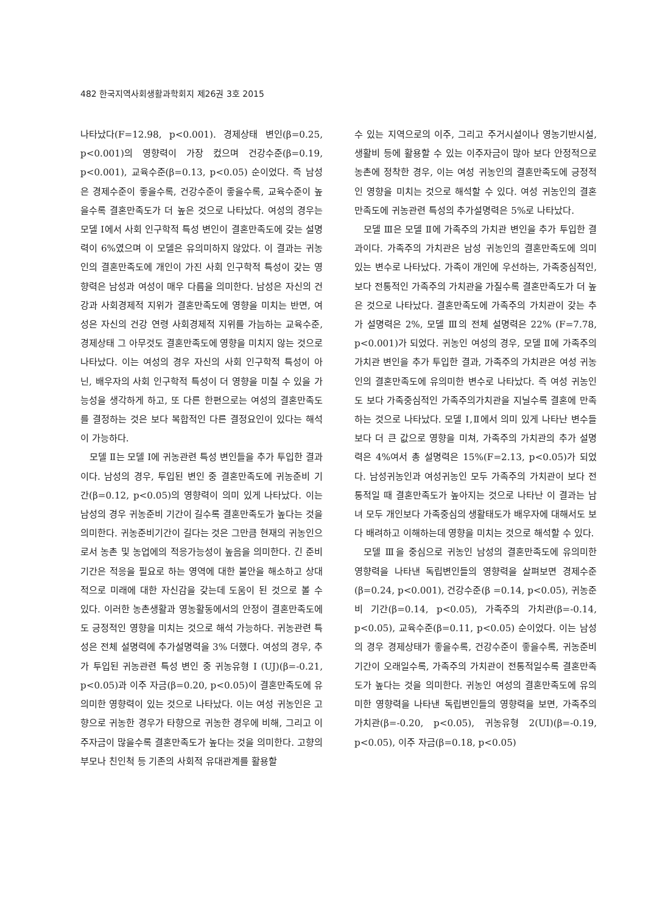482 한국지역사회생활과학회지 제26권 3호 2015
나타났다(F=12.98, p<0.001). 경제상태 변인(β=0.25, p<0.001)의 영향력이 가장 컸으며 건강수준(β=0.19, p<0.001), 교육수준(β=0.13, p<0.05) 순이었다. 즉 남성은 경제수준이 좋을수록, 건강수준이 좋을수록, 교육수준이 높을수록 결혼만족도가 더 높은 것으로 나타났다. 여성의 경우는 모델 Ⅰ에서 사회 인구학적 특성 변인이 결혼만족도에 갖는 설명력이 6%였으며 이 모델은 유의미하지 않았다. 이 결과는 귀농인의 결혼만족도에 개인이 가진 사회 인구학적 특성이 갖는 영향력은 남성과 여성이 매우 다름을 의미한다. 남성은 자신의 건강과 사회경제적 지위가 결혼만족도에 영향을 미치는 반면, 여성은 자신의 건강 연령 사회경제적 지위를 가늠하는 교육수준, 경제상태 그 아무것도 결혼만족도에 영향을 미치지 않는 것으로 나타났다. 이는 여성의 경우 자신의 사회 인구학적 특성이 아닌, 배우자의 사회 인구학적 특성이 더 영향을 미칠 수 있을 가능성을 생각하게 하고, 또 다른 한편으로는 여성의 결혼만족도를 결정하는 것은 보다 복합적인 다른 결정요인이 있다는 해석이 가능하다.
모델 Ⅱ는 모델 Ⅰ에 귀농관련 특성 변인들을 추가 투입한 결과이다. 남성의 경우, 투입된 변인 중 결혼만족도에 귀농준비 기간(β=0.12, p<0.05)의 영향력이 의미 있게 나타났다. 이는 남성의 경우 귀농준비 기간이 길수록 결혼만족도가 높다는 것을 의미한다. 귀농준비기간이 길다는 것은 그만큼 현재의 귀농인으로서 농촌 및 농업에의 적응가능성이 높음을 의미한다. 긴 준비기간은 적응을 필요로 하는 영역에 대한 불안을 해소하고 상대적으로 미래에 대한 자신감을 갖는데 도움이 된 것으로 볼 수 있다. 이러한 농촌생활과 영농활동에서의 안정이 결혼만족도에도 긍정적인 영향을 미치는 것으로 해석 가능하다. 귀농관련 특성은 전체 설명력에 추가설명력을 3% 더했다. 여성의 경우, 추가 투입된 귀농관련 특성 변인 중 귀농유형 I (UJ)(β=-0.21, p<0.05)과 이주 자금(β=0.20, p<0.05)이 결혼만족도에 유의미한 영향력이 있는 것으로 나타났다. 이는 여성 귀농인은 고향으로 귀농한 경우가 타향으로 귀농한 경우에 비해, 그리고 이주자금이 많을수록 결혼만족도가 높다는 것을 의미한다. 고향의 부모나 친인척 등 기존의 사회적 유대관계를 활용할
수 있는 지역으로의 이주, 그리고 주거시설이나 영농기반시설, 생활비 등에 활용할 수 있는 이주자금이 많아 보다 안정적으로 농촌에 정착한 경우, 이는 여성 귀농인의 결혼만족도에 긍정적인 영향을 미치는 것으로 해석할 수 있다. 여성 귀농인의 결혼만족도에 귀농관련 특성의 추가설명력은 5%로 나타났다.
모델 Ⅲ은 모델 Ⅱ에 가족주의 가치관 변인을 추가 투입한 결과이다. 가족주의 가치관은 남성 귀농인의 결혼만족도에 의미 있는 변수로 나타났다. 가족이 개인에 우선하는, 가족중심적인, 보다 전통적인 가족주의 가치관을 가질수록 결혼만족도가 더 높은 것으로 나타났다. 결혼만족도에 가족주의 가치관이 갖는 추가 설명력은 2%, 모델 Ⅲ의 전체 설명력은 22% (F=7.78, p<0.001)가 되었다. 귀농인 여성의 경우, 모델 Ⅱ에 가족주의 가치관 변인을 추가 투입한 결과, 가족주의 가치관은 여성 귀농인의 결혼만족도에 유의미한 변수로 나타났다. 즉 여성 귀농인도 보다 가족중심적인 가족주의가치관을 지닐수록 결혼에 만족하는 것으로 나타났다. 모델 Ⅰ,Ⅱ에서 의미 있게 나타난 변수들보다 더 큰 값으로 영향을 미쳐, 가족주의 가치관의 추가 설명력은 4%여서 총 설명력은 15%(F=2.13, p<0.05)가 되었다. 남성귀농인과 여성귀농인 모두 가족주의 가치관이 보다 전통적일 때 결혼만족도가 높아지는 것으로 나타난 이 결과는 남녀 모두 개인보다 가족중심의 생활태도가 배우자에 대해서도 보다 배려하고 이해하는데 영향을 미치는 것으로 해석할 수 있다.
모델 Ⅲ을 중심으로 귀농인 남성의 결혼만족도에 유의미한 영향력을 나타낸 독립변인들의 영향력을 살펴보면 경제수준(β=0.24, p<0.001), 건강수준(β =0.14, p<0.05), 귀농준비 기간(β=0.14, p<0.05), 가족주의 가치관(β=-0.14, p<0.05), 교육수준(β=0.11, p<0.05) 순이었다. 이는 남성의 경우 경제상태가 좋을수록, 건강수준이 좋을수록, 귀농준비 기간이 오래일수록, 가족주의 가치관이 전통적일수록 결혼만족도가 높다는 것을 의미한다. 귀농인 여성의 결혼만족도에 유의미한 영향력을 나타낸 독립변인들의 영향력을 보면, 가족주의 가치관(β=-0.20, p<0.05), 귀농유형 2(UI)(β=-0.19, p<0.05), 이주 자금(β=0.18, p<0.05)